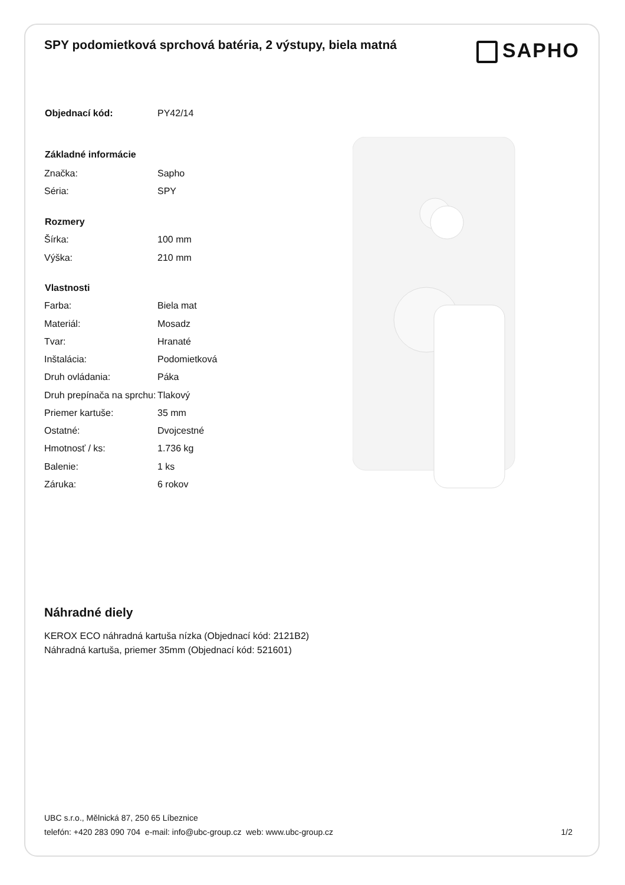SPY podomietková sprchová batéria, 2 výstupy, biela matná
SAPHO
| Objednací kód: | PY42/14 |
| Základné informácie | |
| Značka: | Sapho |
| Séria: | SPY |
| Rozmery | |
| Šírka: | 100 mm |
| Výška: | 210 mm |
| Vlastnosti | |
| Farba: | Biela mat |
| Materiál: | Mosadz |
| Tvar: | Hranaté |
| Inštalácia: | Podomietková |
| Druh ovládania: | Páka |
| Druh prepínača na sprchu: | Tlakový |
| Priemer kartuše: | 35 mm |
| Ostatné: | Dvojcestné |
| Hmotnosť / ks: | 1.736 kg |
| Balenie: | 1 ks |
| Záruka: | 6 rokov |
Náhradné diely
KEROX ECO náhradná kartuša nízka (Objednací kód: 2121B2)
Náhradná kartuša, priemer 35mm (Objednací kód: 521601)
UBC s.r.o., Mělnická 87, 250 65 Líbeznice
telefón: +420 283 090 704 e-mail: info@ubc-group.cz web: www.ubc-group.cz
1/2